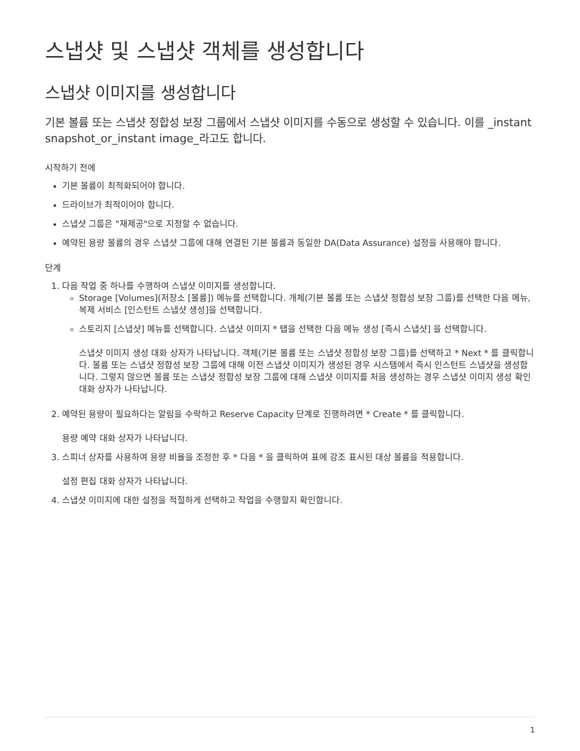스냅샷 및 스냅샷 객체를 생성합니다
스냅샷 이미지를 생성합니다
기본 볼륨 또는 스냅샷 정합성 보장 그룹에서 스냅샷 이미지를 수동으로 생성할 수 있습니다. 이를 _instant snapshot_or_instant image_라고도 합니다.
시작하기 전에
기본 볼륨이 최적화되어야 합니다.
드라이브가 최적이어야 합니다.
스냅샷 그룹은 "재제공"으로 지정할 수 없습니다.
예약된 용량 볼륨의 경우 스냅샷 그룹에 대해 연결된 기본 볼륨과 동일한 DA(Data Assurance) 설정을 사용해야 합니다.
단계
1. 다음 작업 중 하나를 수행하여 스냅샷 이미지를 생성합니다.
Storage [Volumes](저장소 [볼륨]) 메뉴를 선택합니다. 개체(기본 볼륨 또는 스냅샷 정합성 보장 그룹)를 선택한 다음 메뉴, 복제 서비스 [인스턴트 스냅샷 생성]을 선택합니다.
스토리지 [스냅샷] 메뉴를 선택합니다. 스냅샷 이미지 * 탭을 선택한 다음 메뉴 생성 [즉시 스냅샷] 을 선택합니다.
스냅샷 이미지 생성 대화 상자가 나타납니다. 객체(기본 볼륨 또는 스냅샷 정합성 보장 그룹)를 선택하고 * Next * 를 클릭합니다. 볼륨 또는 스냅샷 정합성 보장 그룹에 대해 이전 스냅샷 이미지가 생성된 경우 시스템에서 즉시 인스턴트 스냅샷을 생성합니다. 그렇지 않으면 볼륨 또는 스냅샷 정합성 보장 그룹에 대해 스냅샷 이미지를 처음 생성하는 경우 스냅샷 이미지 생성 확인 대화 상자가 나타납니다.
2. 예약된 용량이 필요하다는 알림을 수락하고 Reserve Capacity 단계로 진행하려면 * Create * 를 클릭합니다.
용량 예약 대화 상자가 나타납니다.
3. 스피너 상자를 사용하여 용량 비율을 조정한 후 * 다음 * 을 클릭하여 표에 강조 표시된 대상 볼륨을 적용합니다.
설정 편집 대화 상자가 나타납니다.
4. 스냅샷 이미지에 대한 설정을 적절하게 선택하고 작업을 수행할지 확인합니다.
1